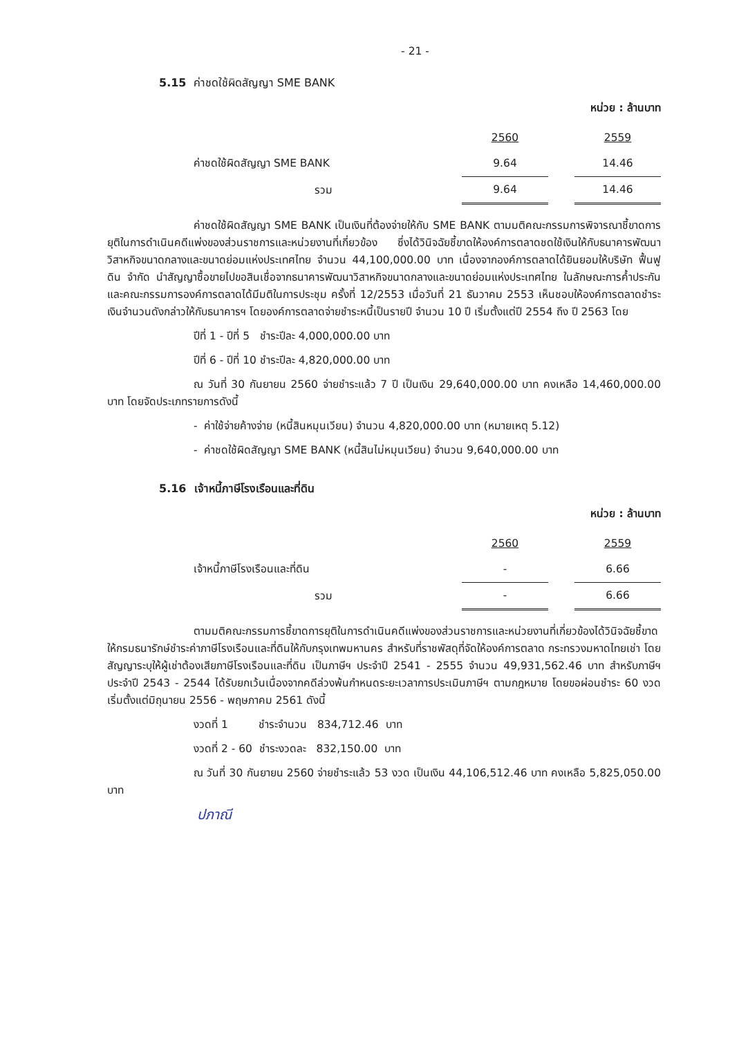- 21 -
5.15 ค่าชดใช้ผิดสัญญา SME BANK
หน่วย : ล้านบาท
| | 2560 | | 2559 |
| --- | --- | --- | --- |
| ค่าชดใช้ผิดสัญญา SME BANK | 9.64 | | 14.46 |
| รวม | 9.64 | | 14.46 |
ค่าชดใช้ผิดสัญญา SME BANK เป็นเงินที่ต้องจ่ายให้กับ SME BANK ตามมติคณะกรรมการพิจารณาชี้ขาดการยุติในการดำเนินคดีแพ่งของส่วนราชการและหน่วยงานที่เกี่ยวข้อง ซึ่งได้วินิจฉัยชี้ขาดให้องค์การตลาดชดใช้เงินให้กับธนาคารพัฒนาวิสาหกิจขนาดกลางและขนาดย่อมแห่งประเทศไทย จำนวน 44,100,000.00 บาท เนื่องจากองค์การตลาดได้ยินยอมให้บริษัท ฟื้นฟูดิน จำกัด นำสัญญาซื้อขายไปขอสินเชื่อจากธนาคารพัฒนาวิสาหกิจขนาดกลางและขนาดย่อมแห่งประเทศไทย ในลักษณะการค้ำประกัน และคณะกรรมการองค์การตลาดได้มีมติในการประชุม ครั้งที่ 12/2553 เมื่อวันที่ 21 ธันวาคม 2553 เห็นชอบให้องค์การตลาดชำระเงินจำนวนดังกล่าวให้กับธนาคารฯ โดยองค์การตลาดจ่ายชำระหนี้เป็นรายปี จำนวน 10 ปี เริ่มตั้งแต่ปี 2554 ถึง ปี 2563 โดย
ปีที่ 1 - ปีที่ 5 ชำระปีละ 4,000,000.00 บาท
ปีที่ 6 - ปีที่ 10 ชำระปีละ 4,820,000.00 บาท
ณ วันที่ 30 กันยายน 2560 จ่ายชำระแล้ว 7 ปี เป็นเงิน 29,640,000.00 บาท คงเหลือ 14,460,000.00 บาท โดยจัดประเภทรายการดังนี้
- ค่าใช้จ่ายค้างจ่าย (หนี้สินหมุนเวียน) จำนวน 4,820,000.00 บาท (หมายเหตุ 5.12)
- ค่าชดใช้ผิดสัญญา SME BANK (หนี้สินไม่หมุนเวียน) จำนวน 9,640,000.00 บาท
5.16 เจ้าหนี้ภาษีโรงเรือนและที่ดิน
หน่วย : ล้านบาท
| | 2560 | | 2559 |
| --- | --- | --- | --- |
| เจ้าหนี้ภาษีโรงเรือนและที่ดิน | - | | 6.66 |
| รวม | - | | 6.66 |
ตามมติคณะกรรมการชี้ขาดการยุติในการดำเนินคดีแพ่งของส่วนราชการและหน่วยงานที่เกี่ยวข้องได้วินิจฉัยชี้ขาดให้กรมธนารักษ์ชำระค่าภาษีโรงเรือนและที่ดินให้กับกรุงเทพมหานคร สำหรับที่ราชพัสดุที่จัดให้องค์การตลาด กระทรวงมหาดไทยเช่า โดยสัญญาระบุให้ผู้เช่าต้องเสียภาษีโรงเรือนและที่ดิน เป็นภาษีฯ ประจำปี 2541 - 2555 จำนวน 49,931,562.46 บาท สำหรับภาษีฯ ประจำปี 2543 - 2544 ได้รับยกเว้นเนื่องจากคดีล่วงพ้นกำหนดระยะเวลาการประเมินภาษีฯ ตามกฎหมาย โดยขอผ่อนชำระ 60 งวด เริ่มตั้งแต่มิถุนายน 2556 - พฤษภาคม 2561 ดังนี้
งวดที่ 1 ชำระจำนวน 834,712.46 บาท
งวดที่ 2 - 60 ชำระงวดละ 832,150.00 บาท
ณ วันที่ 30 กันยายน 2560 จ่ายชำระแล้ว 53 งวด เป็นเงิน 44,106,512.46 บาท คงเหลือ 5,825,050.00 บาท
ปภาณี